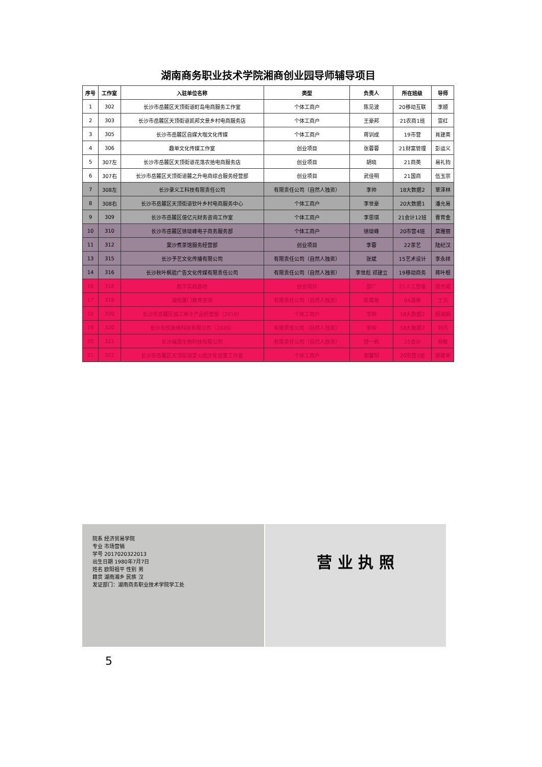湖南商务职业技术学院湘商创业园导师辅导项目
| 序号 | 工作室 | 入驻单位名称 | 类型 | 负责人 | 所在班级 | 导师 |
| --- | --- | --- | --- | --- | --- | --- |
| 1 | 302 | 长沙市岳麓区天顶街道町岛电商服务工作室 | 个体工商户 | 陈见波 | 20移动互联 | 李顺 |
| 2 | 303 | 长沙市岳麓区天顶街道凯邦文景乡村电商服务店 | 个体工商户 | 王豪邦 | 21农商1班 | 雷红 |
| 3 | 305 | 长沙市岳麓区自媒大咖文化传媒 | 个体工商户 | 蒋训成 | 19市营 | 肖建英 |
| 4 | 306 | 趣单文化传媒工作室 | 创业项目 | 张蓉蓉 | 21财富管理 | 彭运义 |
| 5 | 307左 | 长沙市岳麓区天顶街道花落农拾电商服务店 | 创业项目 | 胡晓 | 21商英 | 易礼钧 |
| 6 | 307右 | 长沙市岳麓区天顶街道麓之升电商综合服务经营部 | 创业项目 | 武佳明 | 21国商 | 伍玉宗 |
| 7 | 308左 | 长沙录义工科技有限责任公司 | 有限责任公司（自然人独资） | 李帅 | 18大数据2 | 覃泽林 |
| 8 | 308右 | 长沙市岳麓区天顶街道钦叶乡村电商服务中心 | 个体工商户 | 李世豪 | 20大数据1 | 潘允易 |
| 9 | 309 | 长沙市岳麓区億亿元财务咨询工作室 | 个体工商户 | 李思琪 | 21会计12班 | 曹育金 |
| 10 | 310 | 长沙市岳麓区徐琰峰电子商务服务部 | 个体工商户 | 徐琰峰 | 20市营4班 | 莫雅丽 |
| 11 | 312 | 葉沙煮茶馆服务经营部 | 创业项目 | 李蓉 | 22茶艺 | 陆纪汉 |
| 13 | 315 | 长沙予艺文化传播有限公司 | 有限责任公司（自然人独资） | 张斌 | 15艺术设计 | 李永祥 |
| 14 | 316 | 长沙秋叶枫验广告文化传媒有限责任公司 | 有限责任公司（自然人独资） | 李世彪 邓建立 | 19移动商务 | 蒋叶根 |
| 16 | 318 | 数字实践基地 | 创业项目 | 邵广 | 21人工智能 | 周杰威 |
| 17 | 319 | 湖南厦门教育咨询 | 有限责任公司（自然人独资） | 陈霞艳 | 04酒券 | 王洪 |
| 18 | 320 | 长沙市岳麓区诚工电子产品经营部（2019） | 个体工商户 | 李帅 | 18大数据2 | 杨海娟 |
| 19 | 320 | 长沙市悦易维科技有限公司（2020） | 有限责任公司（自然人独资） | 李帅 | 18大数据2 | 刘丹 |
| 20 | 321 | 长沙瑞源生物科技有限公司 | 有限责任公司（自然人独资） | 舒一帆 | 20会计 | 肖敏 |
| 21 | 322 | 长沙市岳麓区天顶街道爱火焰文化创意工作室 | 个体工商户 | 谢馨明 | 20市营2班 | 廖援举 |
院系 经济贸易学院
专业 市场营销
学号 2017020322013
出生日期 1980年7月7日
姓名 欧阳祖平 性别 男
籍贯 湖南湘乡 民族 汉
发证部门：湖南商务职业技术学院学工处
营 业 执 照
5